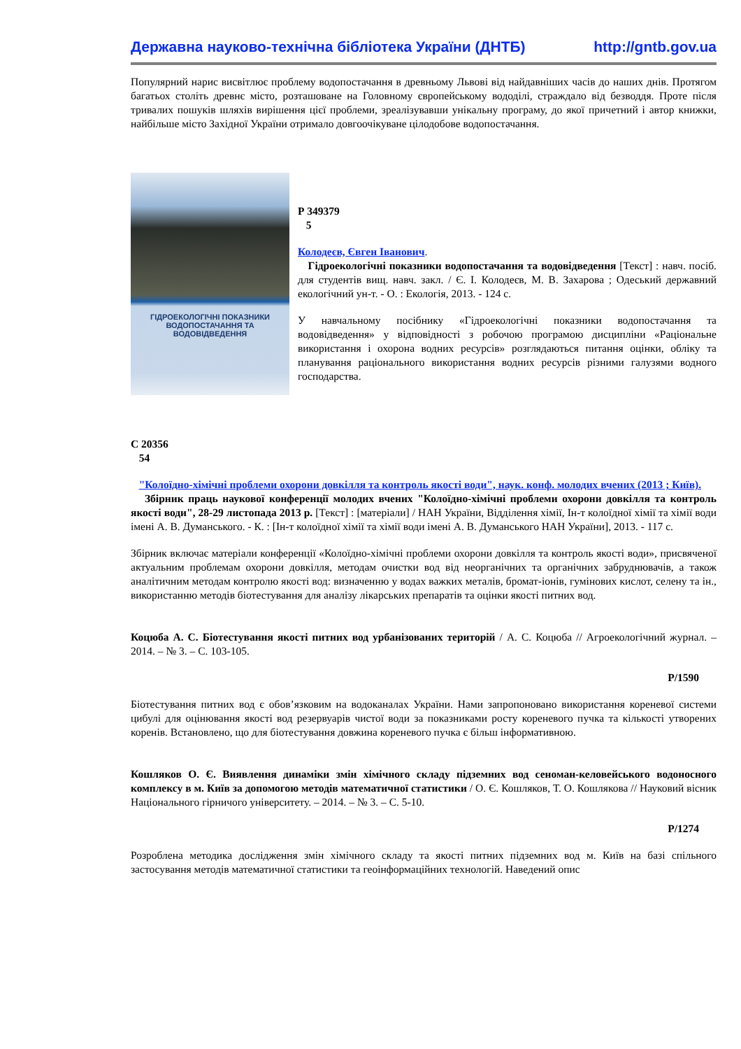Державна науково-технічна бібліотека України (ДНТБ) http://gntb.gov.ua
Популярний нарис висвітлює проблему водопостачання в древньому Львові від найдавніших часів до наших днів. Протягом багатьох століть древнє місто, розташоване на Головному європейському вододілі, страждало від безводдя. Проте після тривалих пошуків шляхів вирішення цієї проблеми, зреалізувавши унікальну програму, до якої причетний і автор книжки, найбільше місто Західної України отримало довгоочікуване цілодобове водопостачання.
ГІДРОЕКОЛОГІЧНІ ПОКАЗНИКИ ВОДОПОСТАЧАННЯ ТА ВОДОВІДВЕДЕННЯ
Р 349379
5
Колодеєв, Євген Іванович.
Гідроекологічні показники водопостачання та водовідведення [Текст] : навч. посіб. для студентів вищ. навч. закл. / Є. І. Колодеєв, М. В. Захарова ; Одеський державний екологічний ун-т. - О. : Екологія, 2013. - 124 с.
У навчальному посібнику «Гідроекологічні показники водопостачання та водовідведення» у відповідності з робочою програмою дисципліни «Раціональне використання і охорона водних ресурсів» розглядаються питання оцінки, обліку та планування раціонального використання водних ресурсів різними галузями водного господарства.
С 20356
54
"Колоїдно-хімічні проблеми охорони довкілля та контроль якості води", наук. конф. молодих вчених (2013 ; Київ).
Збірник праць наукової конференції молодих вчених "Колоїдно-хімічні проблеми охорони довкілля та контроль якості води", 28-29 листопада 2013 р. [Текст] : [матеріали] / НАН України, Відділення хімії, Ін-т колоїдної хімії та хімії води імені А. В. Думанського. - К. : [Ін-т колоїдної хімії та хімії води імені А. В. Думанського НАН України], 2013. - 117 с.
Збірник включає матеріали конференції «Колоїдно-хімічні проблеми охорони довкілля та контроль якості води», присвяченої актуальним проблемам охорони довкілля, методам очистки вод від неорганічних та органічних забруднювачів, а також аналітичним методам контролю якості вод: визначенню у водах важких металів, бромат-іонів, гумінових кислот, селену та ін., використанню методів біотестування для аналізу лікарських препаратів та оцінки якості питних вод.
Коцюба А. С. Біотестування якості питних вод урбанізованих територій / А. С. Коцюба // Агроекологічний журнал. – 2014. – № 3. – С. 103-105.
Р/1590
Біотестування питних вод є обов’язковим на водоканалах України. Нами запропоновано використання кореневої системи цибулі для оцінювання якості вод резервуарів чистої води за показниками росту кореневого пучка та кількості утворених коренів. Встановлено, що для біотестування довжина кореневого пучка є більш інформативною.
Кошляков О. Є. Виявлення динаміки змін хімічного складу підземних вод сеноман-келовейського водоносного комплексу в м. Київ за допомогою методів математичної статистики / О. Є. Кошляков, Т. О. Кошлякова // Науковий вісник Національного гірничого університету. – 2014. – № 3. – С. 5-10.
Р/1274
Розроблена методика дослідження змін хімічного складу та якості питних підземних вод м. Київ на базі спільного застосування методів математичної статистики та геоінформаційних технологій. Наведений опис